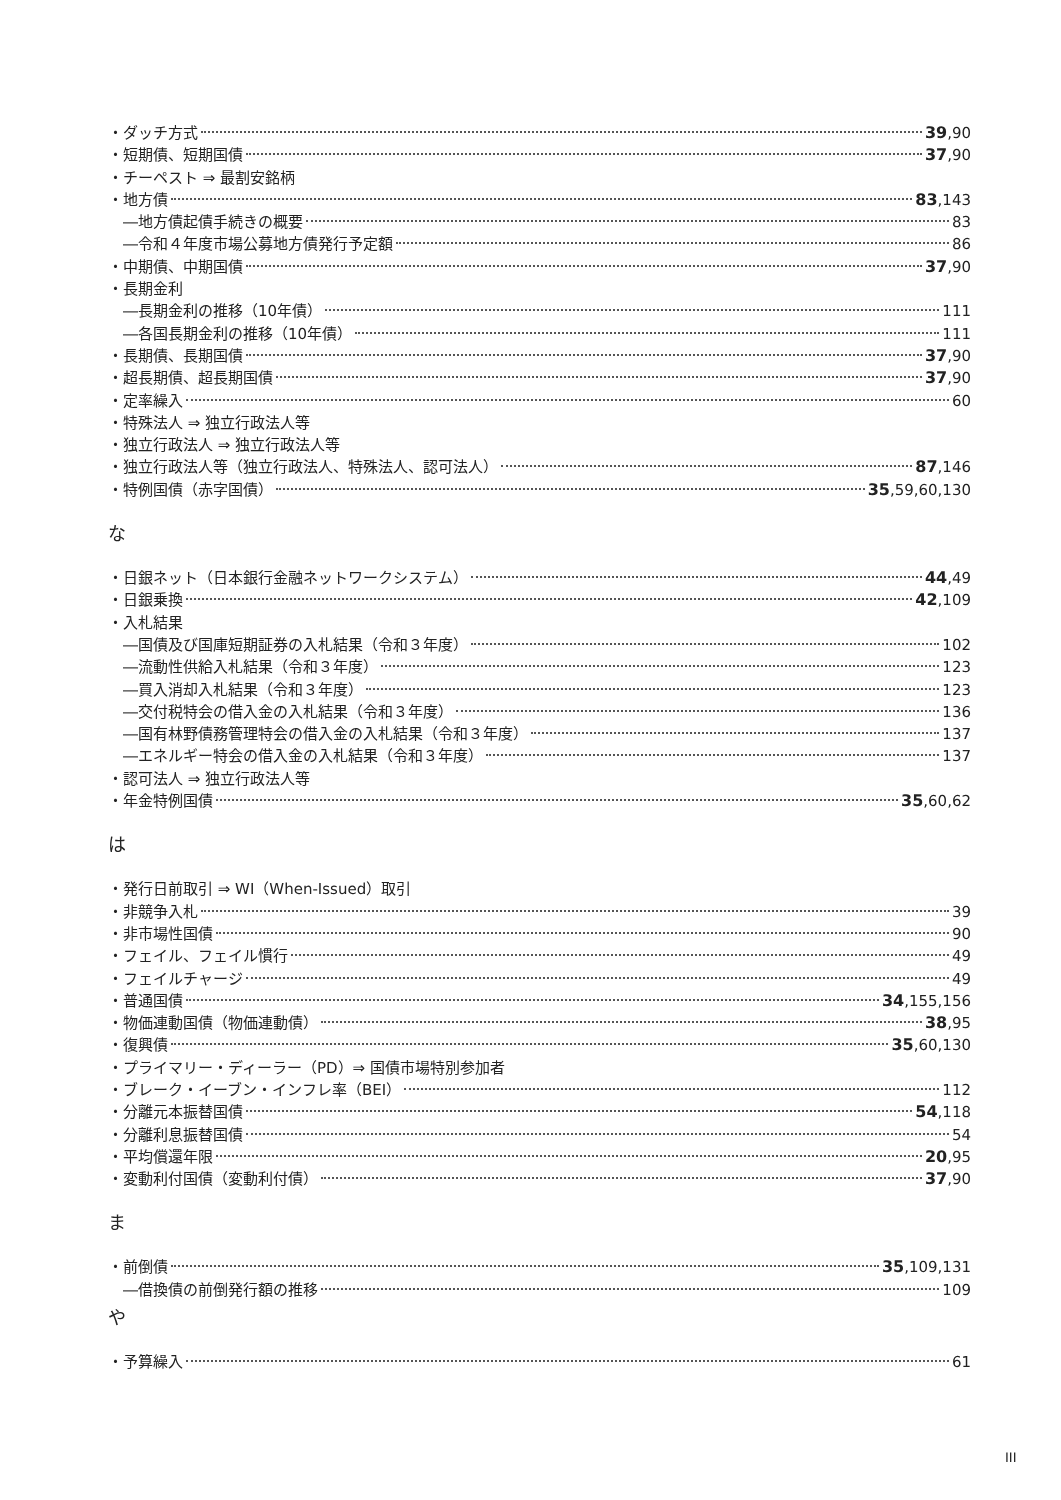・ダッチ方式 39,90
・短期債、短期国債 37,90
・チーペスト ⇒ 最割安銘柄
・地方債 83,143
―地方債起債手続きの概要 83
―令和４年度市場公募地方債発行予定額 86
・中期債、中期国債 37,90
・長期金利
―長期金利の推移（10年債） 111
―各国長期金利の推移（10年債） 111
・長期債、長期国債 37,90
・超長期債、超長期国債 37,90
・定率繰入 60
・特殊法人 ⇒ 独立行政法人等
・独立行政法人 ⇒ 独立行政法人等
・独立行政法人等（独立行政法人、特殊法人、認可法人） 87,146
・特例国債（赤字国債） 35,59,60,130
な
・日銀ネット（日本銀行金融ネットワークシステム） 44,49
・日銀乗換 42,109
・入札結果
―国債及び国庫短期証券の入札結果（令和３年度） 102
―流動性供給入札結果（令和３年度） 123
―買入消却入札結果（令和３年度） 123
―交付税特会の借入金の入札結果（令和３年度） 136
―国有林野債務管理特会の借入金の入札結果（令和３年度） 137
―エネルギー特会の借入金の入札結果（令和３年度） 137
・認可法人 ⇒ 独立行政法人等
・年金特例国債 35,60,62
は
・発行日前取引 ⇒ WI（When-Issued）取引
・非競争入札 39
・非市場性国債 90
・フェイル、フェイル慣行 49
・フェイルチャージ 49
・普通国債 34,155,156
・物価連動国債（物価連動債） 38,95
・復興債 35,60,130
・プライマリー・ディーラー（PD）⇒ 国債市場特別参加者
・ブレーク・イーブン・インフレ率（BEI） 112
・分離元本振替国債 54,118
・分離利息振替国債 54
・平均償還年限 20,95
・変動利付国債（変動利付債） 37,90
ま
・前倒債 35,109,131
―借換債の前倒発行額の推移 109
や
・予算繰入 61
III